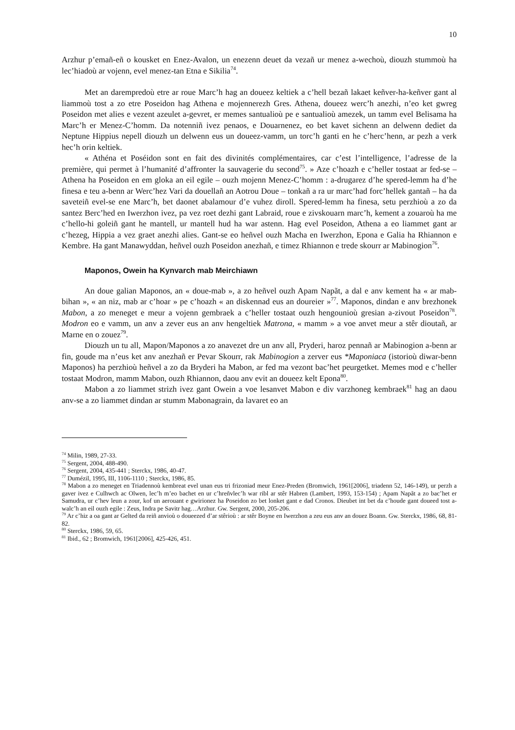10
Arzhur p’emañ-eñ o kousket en Enez-Avalon, un enezenn deuet da vezañ ur menez a-wechoù, diouzh stummoù ha lec’hiadoù ar vojenn, evel menez-tan Etna e Sikilia<sup>74</sup>.
Met an darempredoù etre ar roue Marc’h hag an doueez keltiek a c’hell bezañ lakaet keñver-ha-keñver gant al liammoù tost a zo etre Poseidon hag Athena e mojennerezh Gres. Athena, doueez werc’h anezhi, n’eo ket gwreg Poseidon met alies e vezent azeulet a-gevret, er memes santualioù pe e santualioù amezek, un tamm evel Belisama ha Marc’h er Menez-C’homm. Da notenniñ ivez penaos, e Douarnenez, eo bet kavet sichenn an delwenn dediet da Neptune Hippius nepell diouzh un delwenn eus un doueez-vamm, un torc’h ganti en he c’herc’henn, ar pezh a verk hec’h orin keltiek.
« Athéna et Poséidon sont en fait des divinités complémentaires, car c’est l’intelligence, l’adresse de la première, qui permet à l’humanité d’affronter la sauvagerie du second<sup>75</sup>. » Aze c’hoazh e c’heller tostaat ar fed-se – Athena ha Poseidon en em gloka an eil egile – ouzh mojenn Menez-C’homm : a-drugarez d’he spered-lemm ha d’he finesa e teu a-benn ar Werc’hez Vari da douellañ an Aotrou Doue – tonkañ a ra ur marc’had forc’hellek gantañ – ha da saveteiñ evel-se ene Marc’h, bet daonet abalamour d’e vuhez diroll. Spered-lemm ha finesa, setu perzhioù a zo da santez Berc’hed en Iwerzhon ivez, pa vez roet dezhi gant Labraid, roue e zivskouarn marc’h, kement a zouaroù ha me c’hello-hi goleiñ gant he mantell, ur mantell hud ha war astenn. Hag evel Poseidon, Athena a eo liammet gant ar c’hezeg, Hippia a vez graet anezhi alies. Gant-se eo heñvel ouzh Macha en Iwerzhon, Epona e Galia ha Rhiannon e Kembre. Ha gant Manawyddan, heñvel ouzh Poseidon anezhañ, e timez Rhiannon e trede skourr ar Mabinogion<sup>76</sup>.
Maponos, Owein ha Kynvarch mab Meirchiawn
An doue galian Maponos, an « doue-mab », a zo heñvel ouzh Apam Napãt, a dal e anv kement ha « ar mab-bihan », « an niz, mab ar c’hoar » pe c’hoazh « an diskennad eus an doureier »<sup>77</sup>. Maponos, dindan e anv brezhonek Mabon, a zo meneget e meur a vojenn gembraek a c’heller tostaat ouzh hengounioù gresian a-zivout Poseidon<sup>78</sup>. Modron eo e vamm, un anv a zever eus an anv hengeltiek Matrona, « mamm » a voe anvet meur a stêr dioutañ, ar Marne en o zouez<sup>79</sup>.
Diouzh un tu all, Mapon/Maponos a zo anavezet dre un anv all, Pryderi, haroz pennañ ar Mabinogion a-benn ar fin, goude ma n’eus ket anv anezhañ er Pevar Skourr, rak Mabinogion a zerver eus *Maponiaca (istorioù diwar-benn Maponos) ha perzhioù heñvel a zo da Bryderi ha Mabon, ar fed ma vezont bac’het peurgetket. Memes mod e c’heller tostaat Modron, mamm Mabon, ouzh Rhiannon, daou anv evit an doueez kelt Epona<sup>80</sup>.
Mabon a zo liammet strizh ivez gant Owein a voe lesanvet Mabon e div varzhoneg kembraek<sup>81</sup> hag an daou anv-se a zo liammet dindan ar stumm Mabonagrain, da lavaret eo an
<sup>74</sup> Milin, 1989, 27-33.
<sup>75</sup> Sergent, 2004, 488-490.
<sup>76</sup> Sergent, 2004, 435-441 ; Sterckx, 1986, 40-47.
<sup>77</sup> Dumézil, 1995, III, 1106-1110 ; Sterckx, 1986, 85.
<sup>78</sup> Mabon a zo meneget en Triadennoù kembreat evel unan eus tri frizoniad meur Enez-Preden (Bromwich, 1961[2006], triadenn 52, 146-149), ur perzh a gaver ivez e Culhwch ac Olwen, lec’h m’eo bachet en ur c’hreñvlec’h war ribl ar stêr Habren (Lambert, 1993, 153-154) ; Apam Napãt a zo bac’het er Samudra, ur c’hev leun a zour, kof un aerouant e gwirionez ha Poseidon zo bet lonket gant e dad Cronos. Dieubet int bet da c’houde gant doueed tost a-walc’h an eil ouzh egile : Zeus, Indra pe Savitr hag…Arzhur. Gw. Sergent, 2000, 205-206.
<sup>79</sup> Ar c’hiz a oa gant ar Gelted da reiñ anvioù o doueezed d’ar stêrioù : ar stêr Boyne en Iwerzhon a zeu eus anv an douez Boann. Gw. Sterckx, 1986, 68, 81-82.
<sup>80</sup> Sterckx, 1986, 59, 65.
<sup>81</sup> Ibid., 62 ; Bromwich, 1961[2006], 425-426, 451.